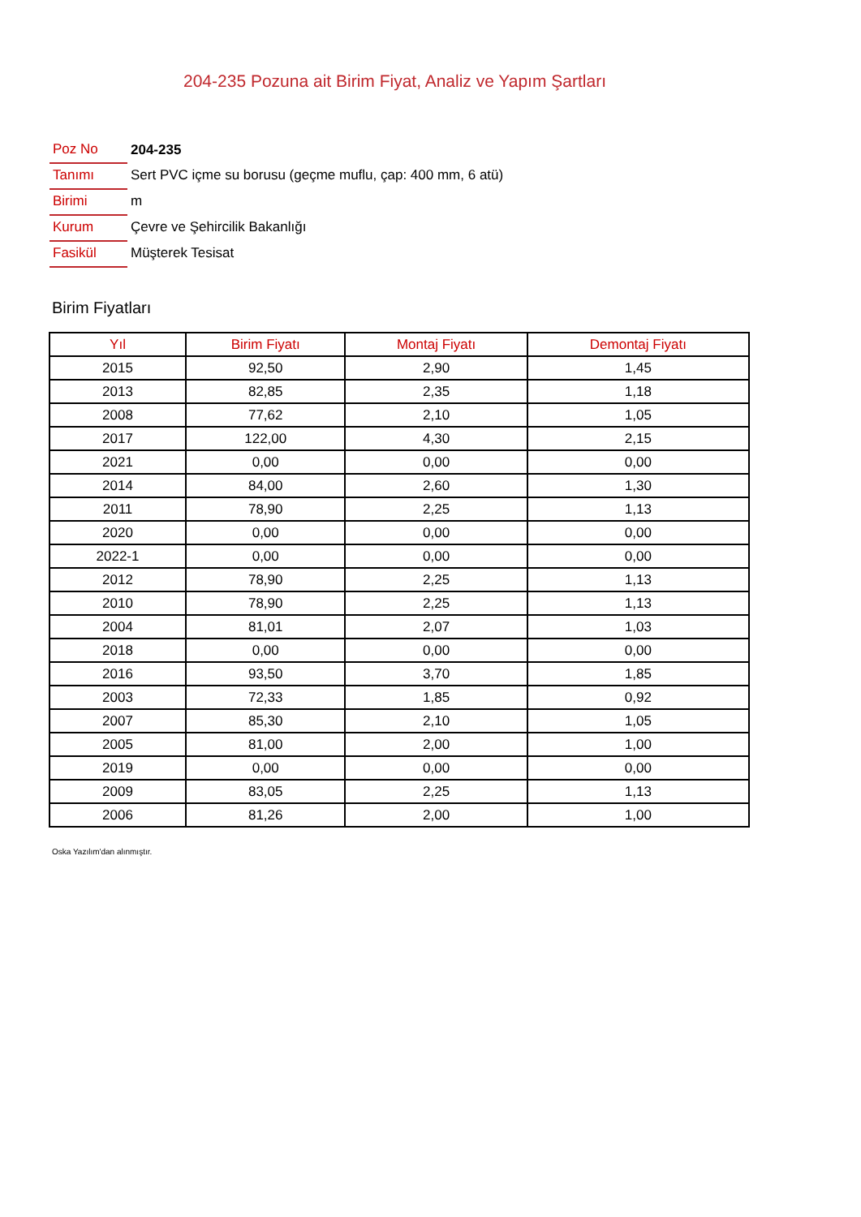204-235 Pozuna ait Birim Fiyat, Analiz ve Yapım Şartları
| Poz No | 204-235 |
| Tanımı | Sert PVC içme su borusu (geçme muflu, çap: 400 mm, 6 atü) |
| Birimi | m |
| Kurum | Çevre ve Şehircilik Bakanlığı |
| Fasikül | Müşterek Tesisat |
Birim Fiyatları
| Yıl | Birim Fiyatı | Montaj Fiyatı | Demontaj Fiyatı |
| --- | --- | --- | --- |
| 2015 | 92,50 | 2,90 | 1,45 |
| 2013 | 82,85 | 2,35 | 1,18 |
| 2008 | 77,62 | 2,10 | 1,05 |
| 2017 | 122,00 | 4,30 | 2,15 |
| 2021 | 0,00 | 0,00 | 0,00 |
| 2014 | 84,00 | 2,60 | 1,30 |
| 2011 | 78,90 | 2,25 | 1,13 |
| 2020 | 0,00 | 0,00 | 0,00 |
| 2022-1 | 0,00 | 0,00 | 0,00 |
| 2012 | 78,90 | 2,25 | 1,13 |
| 2010 | 78,90 | 2,25 | 1,13 |
| 2004 | 81,01 | 2,07 | 1,03 |
| 2018 | 0,00 | 0,00 | 0,00 |
| 2016 | 93,50 | 3,70 | 1,85 |
| 2003 | 72,33 | 1,85 | 0,92 |
| 2007 | 85,30 | 2,10 | 1,05 |
| 2005 | 81,00 | 2,00 | 1,00 |
| 2019 | 0,00 | 0,00 | 0,00 |
| 2009 | 83,05 | 2,25 | 1,13 |
| 2006 | 81,26 | 2,00 | 1,00 |
Oska Yazılım'dan alınmıştır.